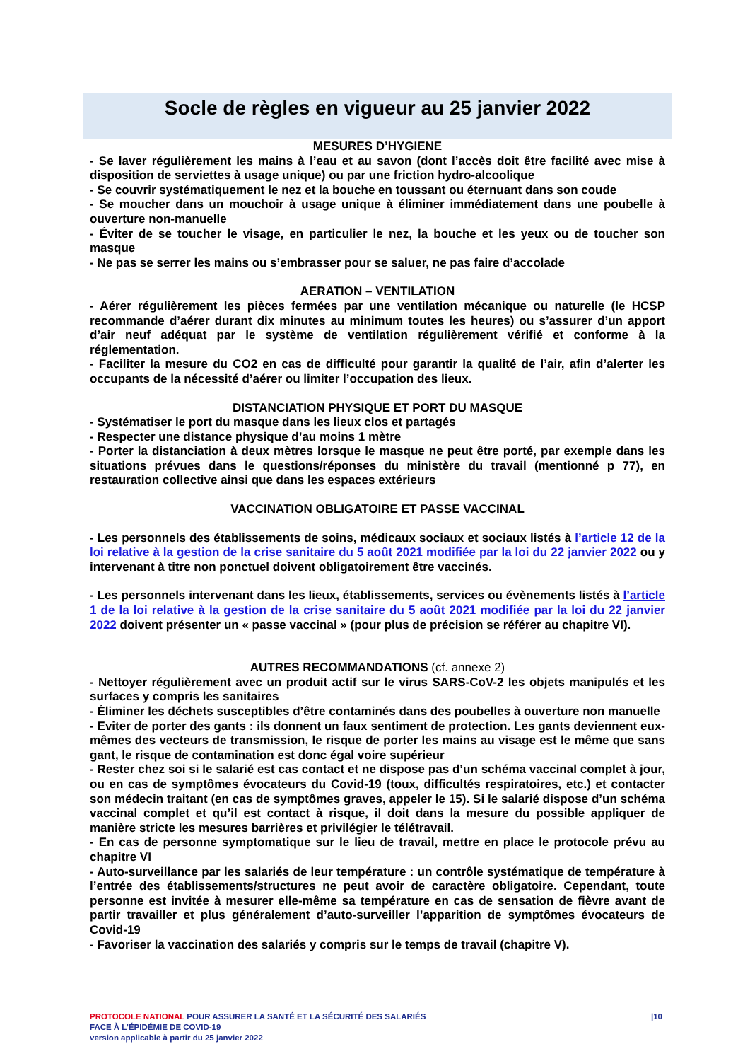Socle de règles en vigueur au 25 janvier 2022
MESURES D’HYGIENE
- Se laver régulièrement les mains à l’eau et au savon (dont l’accès doit être facilité avec mise à disposition de serviettes à usage unique) ou par une friction hydro-alcoolique
- Se couvrir systématiquement le nez et la bouche en toussant ou éternuant dans son coude
- Se moucher dans un mouchoir à usage unique à éliminer immédiatement dans une poubelle à ouverture non-manuelle
- Éviter de se toucher le visage, en particulier le nez, la bouche et les yeux ou de toucher son masque
- Ne pas se serrer les mains ou s’embrasser pour se saluer, ne pas faire d’accolade
AERATION – VENTILATION
- Aérer régulièrement les pièces fermées par une ventilation mécanique ou naturelle (le HCSP recommande d’aérer durant dix minutes au minimum toutes les heures) ou s’assurer d’un apport d’air neuf adéquat par le système de ventilation régulièrement vérifié et conforme à la réglementation.
- Faciliter la mesure du CO2 en cas de difficulté pour garantir la qualité de l’air, afin d’alerter les occupants de la nécessité d’aérer ou limiter l’occupation des lieux.
DISTANCIATION PHYSIQUE ET PORT DU MASQUE
- Systématiser le port du masque dans les lieux clos et partagés
- Respecter une distance physique d’au moins 1 mètre
- Porter la distanciation à deux mètres lorsque le masque ne peut être porté, par exemple dans les situations prévues dans le questions/réponses du ministère du travail (mentionné p 77), en restauration collective ainsi que dans les espaces extérieurs
VACCINATION OBLIGATOIRE ET PASSE VACCINAL
- Les personnels des établissements de soins, médicaux sociaux et sociaux listés à l’article 12 de la loi relative à la gestion de la crise sanitaire du 5 août 2021 modifiée par la loi du 22 janvier 2022 ou y intervenant à titre non ponctuel doivent obligatoirement être vaccinés.
- Les personnels intervenant dans les lieux, établissements, services ou évènements listés à l’article 1 de la loi relative à la gestion de la crise sanitaire du 5 août 2021 modifiée par la loi du 22 janvier 2022 doivent présenter un « passe vaccinal » (pour plus de précision se référer au chapitre VI).
AUTRES RECOMMANDATIONS (cf. annexe 2)
- Nettoyer régulièrement avec un produit actif sur le virus SARS-CoV-2 les objets manipulés et les surfaces y compris les sanitaires
- Éliminer les déchets susceptibles d’être contaminés dans des poubelles à ouverture non manuelle
- Eviter de porter des gants : ils donnent un faux sentiment de protection. Les gants deviennent eux-mêmes des vecteurs de transmission, le risque de porter les mains au visage est le même que sans gant, le risque de contamination est donc égal voire supérieur
- Rester chez soi si le salarié est cas contact et ne dispose pas d’un schéma vaccinal complet à jour, ou en cas de symptômes évocateurs du Covid-19 (toux, difficultés respiratoires, etc.) et contacter son médecin traitant (en cas de symptômes graves, appeler le 15). Si le salarié dispose d’un schéma vaccinal complet et qu’il est contact à risque, il doit dans la mesure du possible appliquer de manière stricte les mesures barrières et privilégier le télétravail.
- En cas de personne symptomatique sur le lieu de travail, mettre en place le protocole prévu au chapitre VI
- Auto-surveillance par les salariés de leur température : un contrôle systématique de température à l’entrée des établissements/structures ne peut avoir de caractère obligatoire. Cependant, toute personne est invitée à mesurer elle-même sa température en cas de sensation de fièvre avant de partir travailler et plus généralement d’auto-surveiller l’apparition de symptômes évocateurs de Covid-19
- Favoriser la vaccination des salariés y compris sur le temps de travail (chapitre V).
|10
PROTOCOLE NATIONAL POUR ASSURER LA SANTÉ ET LA SÉCURITÉ DES SALARIÉS
FACE À L’ÉPIDÉMIE DE COVID-19
version applicable à partir du 25 janvier 2022